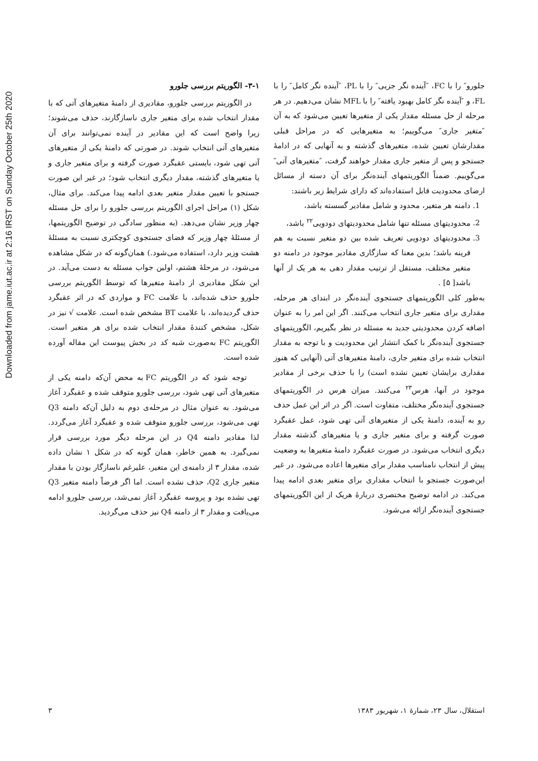Downloaded from jame.iut.ac.ir at 2:16 IRST on Sunday October 25th 2020
جلورو″ را با FC، ″آینده نگر جزیی″ را با PL، ″آینده نگر کامل″ را با FL، و ″آینده نگر کامل بهبود یافته″ را با MFL نشان می‌دهیم. در هر مرحله از حل مسئله مقدار یکی از متغیرها تعیین می‌شود که به آن ″متغیر جاری″ می‌گوییم؛ به متغیرهایی که در مراحل قبلی مقدارشان تعیین شده، متغیرهای گذشته و به آنهایی که در ادامهٔ جستجو و پس از متغیر جاری مقدار خواهند گرفت، ″متغیرهای آتی″ می‌گوییم. ضمناً الگوریتمهای آینده‌نگر برای آن دسته از مسائل ارضای محدودیت قابل استفاده‌اند که دارای شرایط زیر باشند:
1. دامنه هر متغیر، محدود و شامل مقادیر گسسته باشد،
2. محدودیتهای مسئله تنها شامل محدودیتهای دودویی<sup>۲۲</sup> باشد،
3. محدودیتهای دودویی تعریف شده بین دو متغیر نسبت به هم قرینه باشد؛ بدین معنا که سازگاری مقادیر موجود در دامنه دو متغیر مختلف، مستقل از ترتیب مقدار دهی به هر یک از آنها باشد[ ۵] .
به‌طور کلی الگوریتمهای جستجوی آینده‌نگر در ابتدای هر مرحله، مقداری برای متغیر جاری انتخاب می‌کنند. اگر این امر را به عنوان اضافه کردن محدودیتی جدید به مسئله در نظر بگیریم، الگوریتمهای جستجوی آینده‌نگر با کمک انتشار این محدودیت و با توجه به مقدار انتخاب شده برای متغیر جاری، دامنهٔ متغیرهای آتی (آنهایی که هنوز مقداری برایشان تعیین نشده است) را با حذف برخی از مقادیر موجود در آنها، هرس<sup>۲۳</sup> می‌کنند. میزان هرس در الگوریتمهای جستجوی آینده‌نگر مختلف، متفاوت است. اگر در اثر این عمل حذف رو به آینده، دامنهٔ یکی از متغیرهای آتی تهی شود، عمل عقبگرد صورت گرفته و برای متغیر جاری و یا متغیرهای گذشته مقدار دیگری انتخاب می‌شود. در صورت عقبگرد دامنهٔ متغیرها به وضعیت پیش از انتخاب نامناسب مقدار برای متغیرها اعاده می‌شود. در غیر این‌صورت جستجو با انتخاب مقداری برای متغیر بعدی ادامه پیدا می‌کند. در ادامه توضیح مختصری دربارهٔ هریک از این الگوریتمهای جستجوی آینده‌نگر ارائه می‌شود.
۳-۱- الگوریتم بررسی جلورو
در الگوریتم بررسی جلورو، مقادیری از دامنهٔ متغیرهای آتی که با مقدار انتخاب شده برای متغیر جاری ناسازگارند، حذف می‌شوند؛ زیرا واضح است که این مقادیر در آینده نمی‌توانند برای آن متغیرهای آتی انتخاب شوند. در صورتی که دامنهٔ یکی از متغیرهای آتی تهی شود، بایستی عقبگرد صورت گرفته و برای متغیر جاری و یا متغیرهای گذشته، مقدار دیگری انتخاب شود؛ در غیر این صورت جستجو با تعیین مقدار متغیر بعدی ادامه پیدا می‌کند. برای مثال، شکل (۱) مراحل اجرای الگوریتم بررسی جلورو را برای حل مسئله چهار وزیر نشان می‌دهد. (به منظور سادگی در توضیح الگوریتمها، از مسئلهٔ چهار وزیر که فضای جستجوی کوچکتری نسبت به مسئلهٔ هشت وزیر دارد، استفاده می‌شود.) همان‌گونه که در شکل مشاهده می‌شود، در مرحلهٔ هشتم، اولین جواب مسئله به دست می‌آید. در این شکل مقادیری از دامنهٔ متغیرها که توسط الگوریتم بررسی جلورو حذف شده‌اند، با علامت FC و مواردی که در اثر عقبگرد حذف گردیده‌اند، با علامت BT مشخص شده است. علامت √ نیز در شکل، مشخص کنندهٔ مقدار انتخاب شده برای هر متغیر است. الگوریتم FC به‌صورت شبه کد در بخش پیوست این مقاله آورده شده است.
توجه شود که در الگوریتم FC به محض آن‌که دامنه یکی از متغیرهای آتی تهی شود، بررسی جلورو متوقف شده و عقبگرد آغاز می‌شود. به عنوان مثال در مرحله‌ی دوم به دلیل آن‌که دامنه Q3 تهی می‌شود، بررسی جلورو متوقف شده و عقبگرد آغاز می‌گردد. لذا مقادیر دامنه Q4 در این مرحله دیگر مورد بررسی قرار نمی‌گیرد. به همین خاطر، همان گونه که در شکل ۱ نشان داده شده، مقدار ۳ از دامنه‌ی این متغیر، علیرغم ناسازگار بودن با مقدار متغیر جاری Q2، حذف نشده است. اما اگر فرضاً دامنه متغیر Q3 تهی نشده بود و پروسه عقبگرد آغاز نمی‌شد، بررسی جلورو ادامه می‌یافت و مقدار ۳ از دامنه Q4 نیز حذف می‌گردید.
استقلال، سال ۲۳، شمارهٔ ۱، شهریور ۱۳۸۳ ۳